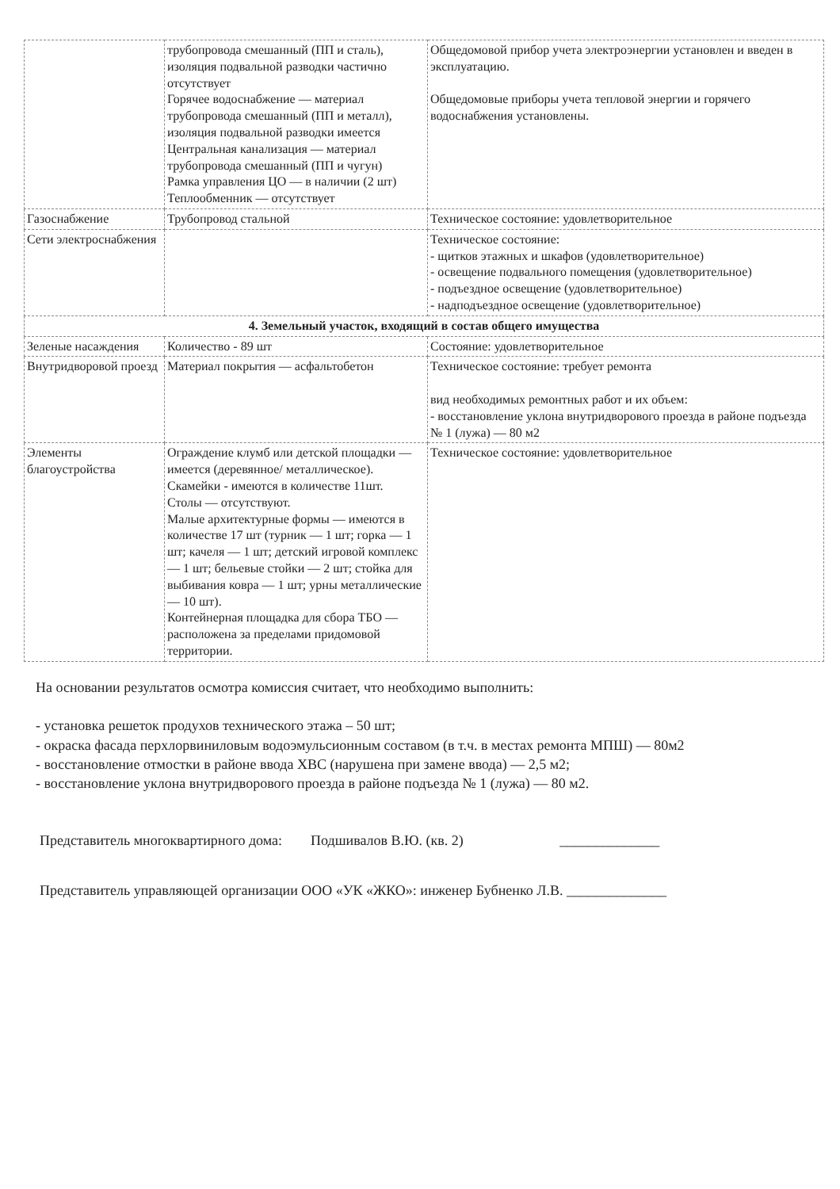| | трубопровода смешанный (ПП и сталь), изоляция подвальной разводки частично отсутствует Горячее водоснабжение — материал трубопровода смешанный (ПП и металл), изоляция подвальной разводки имеется Центральная канализация — материал трубопровода смешанный (ПП и чугун) Рамка управления ЦО — в наличии (2 шт) Теплообменник — отсутствует | Общедомовой прибор учета электроэнергии установлен и введен в эксплуатацию. Общедомовые приборы учета тепловой энергии и горячего водоснабжения установлены. |
| Газоснабжение | Трубопровод стальной | Техническое состояние: удовлетворительное |
| Сети электроснабжения | | Техническое состояние: - щитков этажных и шкафов (удовлетворительное) - освещение подвального помещения (удовлетворительное) - подъездное освещение (удовлетворительное) - надподъездное освещение (удовлетворительное) |
| 4. Земельный участок, входящий в состав общего имущества | | |
| Зеленые насаждения | Количество - 89 шт | Состояние: удовлетворительное |
| Внутридворовой проезд | Материал покрытия — асфальтобетон | Техническое состояние: требует ремонта вид необходимых ремонтных работ и их объем: - восстановление уклона внутридворового проезда в районе подъезда № 1 (лужа) — 80 м2 |
| Элементы благоустройства | Ограждение клумб или детской площадки — имеется (деревянное/ металлическое). Скамейки - имеются в количестве 11шт. Столы — отсутствуют. Малые архитектурные формы — имеются в количестве 17 шт (турник — 1 шт; горка — 1 шт; качеля — 1 шт; детский игровой комплекс — 1 шт; бельевые стойки — 2 шт; стойка для выбивания ковра — 1 шт; урны металлические — 10 шт). Контейнерная площадка для сбора ТБО — расположена за пределами придомовой территории. | Техническое состояние: удовлетворительное |
На основании результатов осмотра комиссия считает, что необходимо выполнить:
- установка решеток продухов технического этажа – 50 шт;
- окраска фасада перхлорвиниловым водоэмульсионным составом (в т.ч. в местах ремонта МПШ) — 80м2
- восстановление отмостки в районе ввода ХВС (нарушена при замене ввода) — 2,5 м2;
- восстановление уклона внутридворового проезда в районе подъезда № 1 (лужа) — 80 м2.
Представитель многоквартирного дома: Подшивалов В.Ю. (кв. 2) ______________
Представитель управляющей организации ООО «УК «ЖКО»: инженер Бубненко Л.В. ______________